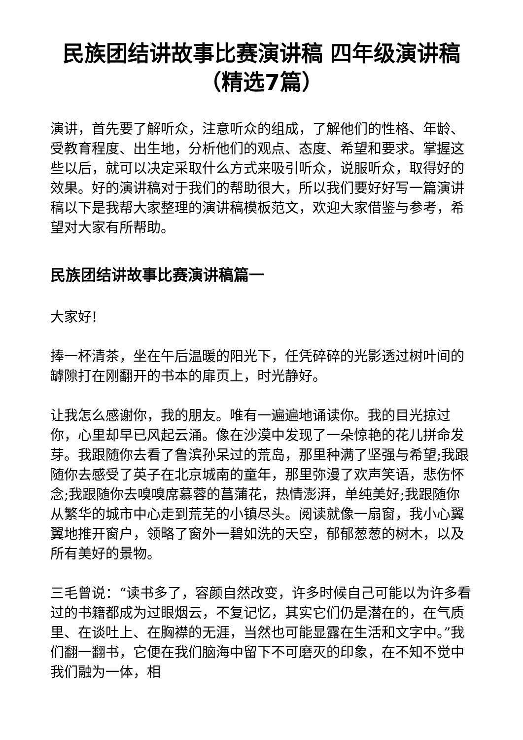民族团结讲故事比赛演讲稿 四年级演讲稿（精选7篇）
演讲，首先要了解听众，注意听众的组成，了解他们的性格、年龄、受教育程度、出生地，分析他们的观点、态度、希望和要求。掌握这些以后，就可以决定采取什么方式来吸引听众，说服听众，取得好的效果。好的演讲稿对于我们的帮助很大，所以我们要好好写一篇演讲稿以下是我帮大家整理的演讲稿模板范文，欢迎大家借鉴与参考，希望对大家有所帮助。
民族团结讲故事比赛演讲稿篇一
大家好!
捧一杯清茶，坐在午后温暖的阳光下，任凭碎碎的光影透过树叶间的罅隙打在刚翻开的书本的扉页上，时光静好。
让我怎么感谢你，我的朋友。唯有一遍遍地诵读你。我的目光掠过你，心里却早已风起云涌。像在沙漠中发现了一朵惊艳的花儿拼命发芽。我跟随你去看了鲁滨孙呆过的荒岛，那里种满了坚强与希望;我跟随你去感受了英子在北京城南的童年，那里弥漫了欢声笑语，悲伤怀念;我跟随你去嗅嗅席慕蓉的菖蒲花，热情澎湃，单纯美好;我跟随你从繁华的城市中心走到荒芜的小镇尽头。阅读就像一扇窗，我小心翼翼地推开窗户，领略了窗外一碧如洗的天空，郁郁葱葱的树木，以及所有美好的景物。
三毛曾说：“读书多了，容颜自然改变，许多时候自己可能以为许多看过的书籍都成为过眼烟云，不复记忆，其实它们仍是潜在的，在气质里、在谈吐上、在胸襟的无涯，当然也可能显露在生活和文字中。”我们翻一翻书，它便在我们脑海中留下不可磨灭的印象，在不知不觉中我们融为一体，相